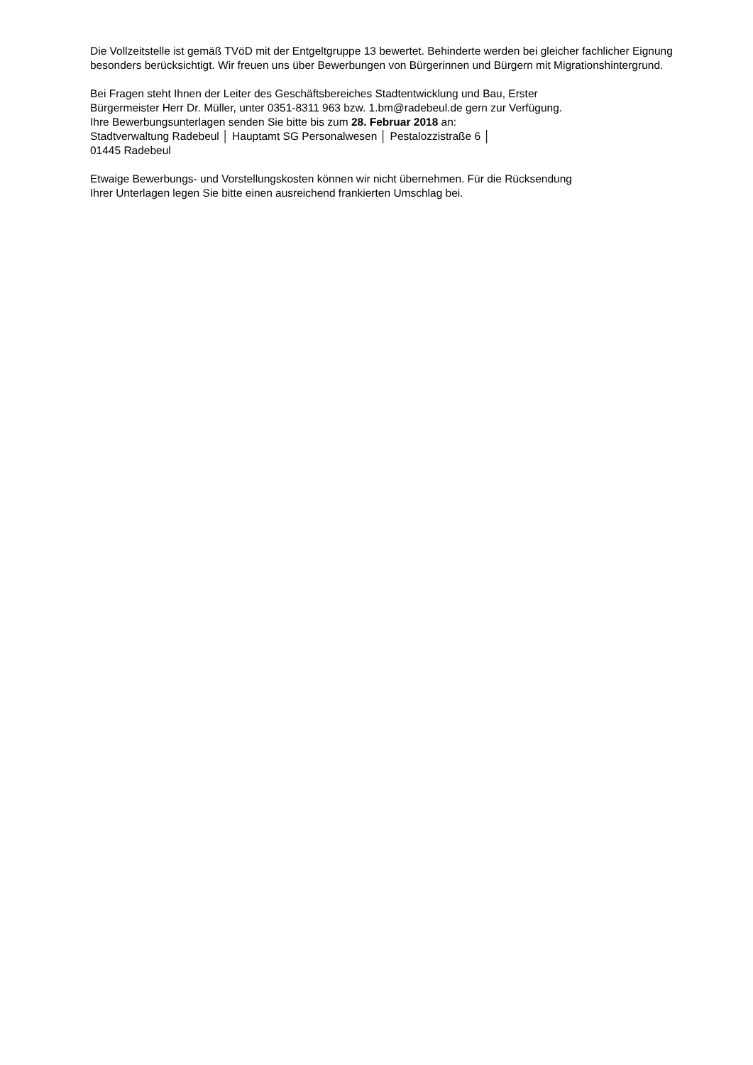Die Vollzeitstelle ist gemäß TVöD mit der Entgeltgruppe 13 bewertet. Behinderte werden bei gleicher fachlicher Eignung besonders berücksichtigt. Wir freuen uns über Bewerbungen von Bürgerinnen und Bürgern mit Migrationshintergrund.
Bei Fragen steht Ihnen der Leiter des Geschäftsbereiches Stadtentwicklung und Bau, Erster
Bürgermeister Herr Dr. Müller, unter 0351-8311 963 bzw. 1.bm@radebeul.de gern zur Verfügung.
Ihre Bewerbungsunterlagen senden Sie bitte bis zum 28. Februar 2018 an:
Stadtverwaltung Radebeul │ Hauptamt SG Personalwesen │ Pestalozzistraße 6 │
01445 Radebeul
Etwaige Bewerbungs- und Vorstellungskosten können wir nicht übernehmen. Für die Rücksendung
Ihrer Unterlagen legen Sie bitte einen ausreichend frankierten Umschlag bei.